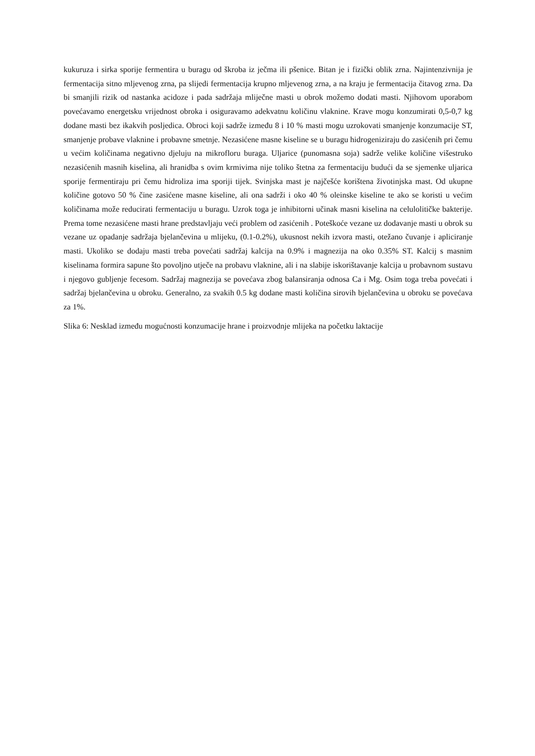kukuruza i sirka sporije fermentira u buragu od škroba iz ječma ili pšenice. Bitan je i fizički oblik zrna. Najintenzivnija je fermentacija sitno mljevenog zrna, pa slijedi fermentacija krupno mljevenog zrna, a na kraju je fermentacija čitavog zrna. Da bi smanjili rizik od nastanka acidoze i pada sadržaja mliječne masti u obrok možemo dodati masti. Njihovom uporabom povećavamo energetsku vrijednost obroka i osiguravamo adekvatnu količinu vlaknine. Krave mogu konzumirati 0,5-0,7 kg dodane masti bez ikakvih posljedica. Obroci koji sadrže između 8 i 10 % masti mogu uzrokovati smanjenje konzumacije ST, smanjenje probave vlaknine i probavne smetnje. Nezasićene masne kiseline se u buragu hidrogeniziraju do zasićenih pri čemu u većim količinama negativno djeluju na mikrofloru buraga. Uljarice (punomasna soja) sadrže velike količine višestruko nezasićenih masnih kiselina, ali hranidba s ovim krmivima nije toliko štetna za fermentaciju budući da se sjemenke uljarica sporije fermentiraju pri čemu hidroliza ima sporiji tijek. Svinjska mast je najčešće korištena životinjska mast. Od ukupne količine gotovo 50 % čine zasićene masne kiseline, ali ona sadrži i oko 40 % oleinske kiseline te ako se koristi u većim količinama može reducirati fermentaciju u buragu. Uzrok toga je inhibitorni učinak masni kiselina na celulolitičke bakterije. Prema tome nezasićene masti hrane predstavljaju veći problem od zasićenih . Poteškoće vezane uz dodavanje masti u obrok su vezane uz opadanje sadržaja bjelančevina u mlijeku, (0.1-0.2%), ukusnost nekih izvora masti, otežano čuvanje i apliciranje masti. Ukoliko se dodaju masti treba povećati sadržaj kalcija na 0.9% i magnezija na oko 0.35% ST. Kalcij s masnim kiselinama formira sapune što povoljno utječe na probavu vlaknine, ali i na slabije iskorištavanje kalcija u probavnom sustavu i njegovo gubljenje fecesom. Sadržaj magnezija se povećava zbog balansiranja odnosa Ca i Mg. Osim toga treba povećati i sadržaj bjelančevina u obroku. Generalno, za svakih 0.5 kg dodane masti količina sirovih bjelančevina u obroku se povećava za 1%.
Slika 6: Nesklad između mogućnosti konzumacije hrane i proizvodnje mlijeka na početku laktacije